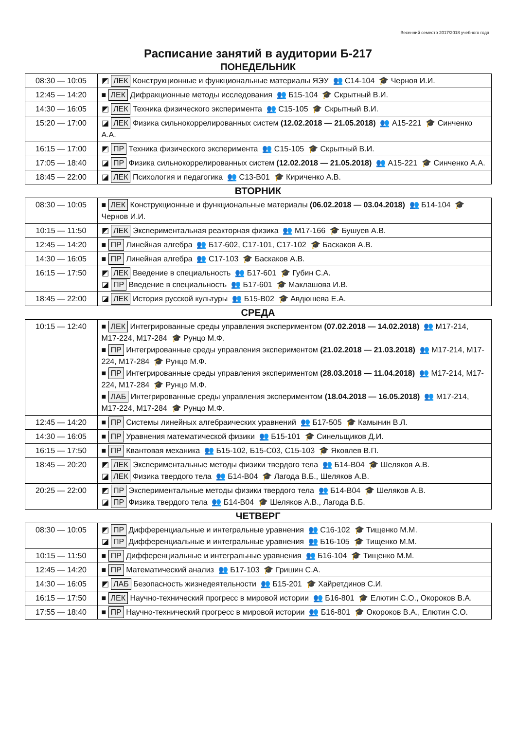Весенний семестр 2017/2018 учебного года
Расписание занятий в аудитории Б-217
ПОНЕДЕЛЬНИК
| 08:30 — 10:05 | ◩ ЛЕК Конструкционные и функциональные материалы ЯЭУ 👥 С14-104 🎓 Чернов И.И. |
| 12:45 — 14:20 | ■ ЛЕК Дифракционные методы исследования 👥 Б15-104 🎓 Скрытный В.И. |
| 14:30 — 16:05 | ◩ ЛЕК Техника физического эксперимента 👥 С15-105 🎓 Скрытный В.И. |
| 15:20 — 17:00 | ◪ ЛЕК Физика сильнокоррелированных систем (12.02.2018 — 21.05.2018) 👥 А15-221 🎓 Синченко А.А. |
| 16:15 — 17:00 | ◩ ПР Техника физического эксперимента 👥 С15-105 🎓 Скрытный В.И. |
| 17:05 — 18:40 | ◪ ПР Физика сильнокоррелированных систем (12.02.2018 — 21.05.2018) 👥 А15-221 🎓 Синченко А.А. |
| 18:45 — 22:00 | ◪ ЛЕК Психология и педагогика 👥 С13-В01 🎓 Кириченко А.В. |
ВТОРНИК
| 08:30 — 10:05 | ■ ЛЕК Конструкционные и функциональные материалы (06.02.2018 — 03.04.2018) 👥 Б14-104 🎓 Чернов И.И. |
| 10:15 — 11:50 | ◩ ЛЕК Экспериментальная реакторная физика 👥 М17-166 🎓 Бушуев А.В. |
| 12:45 — 14:20 | ■ ПР Линейная алгебра 👥 Б17-602, С17-101, С17-102 🎓 Баскаков А.В. |
| 14:30 — 16:05 | ■ ПР Линейная алгебра 👥 С17-103 🎓 Баскаков А.В. |
| 16:15 — 17:50 | ◩ ЛЕК Введение в специальность 👥 Б17-601 🎓 Губин С.А. ◪ ПР Введение в специальность 👥 Б17-601 🎓 Маклашова И.В. |
| 18:45 — 22:00 | ◪ ЛЕК История русской культуры 👥 Б15-В02 🎓 Авдюшева Е.А. |
СРЕДА
| 10:15 — 12:40 | ■ ЛЕК Интегрированные среды управления экспериментом (07.02.2018 — 14.02.2018) 👥 М17-214, М17-224, М17-284 🎓 Рунцо М.Ф. ■ ПР Интегрированные среды управления экспериментом (21.02.2018 — 21.03.2018) 👥 М17-214, М17-224, М17-284 🎓 Рунцо М.Ф. ■ ПР Интегрированные среды управления экспериментом (28.03.2018 — 11.04.2018) 👥 М17-214, М17-224, М17-284 🎓 Рунцо М.Ф. ■ ЛАБ Интегрированные среды управления экспериментом (18.04.2018 — 16.05.2018) 👥 М17-214, М17-224, М17-284 🎓 Рунцо М.Ф. |
| 12:45 — 14:20 | ■ ПР Системы линейных алгебраических уравнений 👥 Б17-505 🎓 Камынин В.Л. |
| 14:30 — 16:05 | ■ ПР Уравнения математической физики 👥 Б15-101 🎓 Синельщиков Д.И. |
| 16:15 — 17:50 | ■ ПР Квантовая механика 👥 Б15-102, Б15-С03, С15-103 🎓 Яковлев В.П. |
| 18:45 — 20:20 | ◩ ЛЕК Экспериментальные методы физики твердого тела 👥 Б14-В04 🎓 Шеляков А.В. ◪ ЛЕК Физика твердого тела 👥 Б14-В04 🎓 Лагода В.Б., Шеляков А.В. |
| 20:25 — 22:00 | ◩ ПР Экспериментальные методы физики твердого тела 👥 Б14-В04 🎓 Шеляков А.В. ◪ ПР Физика твердого тела 👥 Б14-В04 🎓 Шеляков А.В., Лагода В.Б. |
ЧЕТВЕРГ
| 08:30 — 10:05 | ◩ ПР Дифференциальные и интегральные уравнения 👥 С16-102 🎓 Тищенко М.М. ◪ ПР Дифференциальные и интегральные уравнения 👥 Б16-105 🎓 Тищенко М.М. |
| 10:15 — 11:50 | ■ ПР Дифференциальные и интегральные уравнения 👥 Б16-104 🎓 Тищенко М.М. |
| 12:45 — 14:20 | ■ ПР Математический анализ 👥 Б17-103 🎓 Гришин С.А. |
| 14:30 — 16:05 | ◩ ЛАБ Безопасность жизнедеятельности 👥 Б15-201 🎓 Хайретдинов С.И. |
| 16:15 — 17:50 | ■ ЛЕК Научно-технический прогресс в мировой истории 👥 Б16-801 🎓 Елютин С.О., Окороков В.А. |
| 17:55 — 18:40 | ■ ПР Научно-технический прогресс в мировой истории 👥 Б16-801 🎓 Окороков В.А., Елютин С.О. |